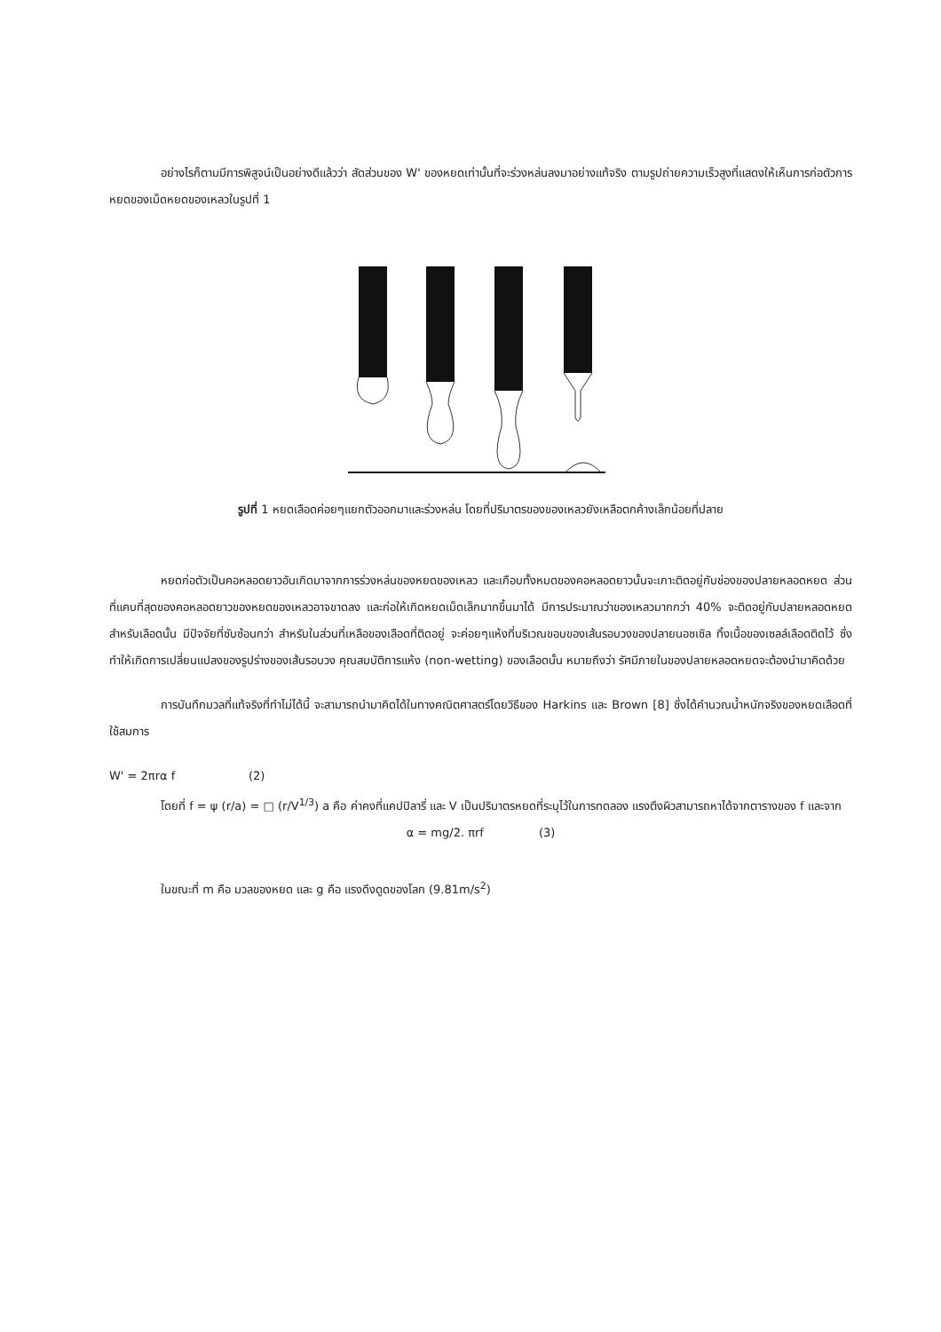อย่างไรก็ตามมีการพิสูจน์เป็นอย่างดีแล้วว่า สัดส่วนของ W' ของหยดเท่านั้นที่จะร่วงหล่นลงมาอย่างแท้จริง ตามรูปถ่ายความเร็วสูงที่แสดงให้เห็นการก่อตัวการหยดของเม็ดหยดของเหลวในรูปที่ 1
รูปที่ 1 หยดเลือดค่อยๆแยกตัวออกมาและร่วงหล่น โดยที่ปริมาตรของของเหลวยังเหลือตกค้างเล็กน้อยที่ปลาย
หยดก่อตัวเป็นคอหลอดยาวอันเกิดมาจากการร่วงหล่นของหยดของเหลว และเกือบทั้งหมดของคอหลอดยาวนั้นจะเกาะติดอยู่กับช่องของปลายหลอดหยด ส่วนที่แคบที่สุดของคอหลอดยาวของหยดของเหลวอาจขาดลง และก่อให้เกิดหยดเม็ดเล็กมากขึ้นมาได้ มีการประมาณว่าของเหลวมากกว่า 40% จะติดอยู่กับปลายหลอดหยด สำหรับเลือดนั้น มีปัจจัยที่ซับซ้อนกว่า สำหรับในส่วนที่เหลือของเลือดที่ติดอยู่ จะค่อยๆแห้งที่บริเวณขอบของเส้นรอบวงของปลายนอซเซิล ทิ้งเนื้อของเซลล์เลือดติดไว้ ซึ่งทำให้เกิดการเปลี่ยนแปลงของรูปร่างของเส้นรอบวง คุณสมบัติการแห้ง (non-wetting) ของเลือดนั้น หมายถึงว่า รัศมีภายในของปลายหลอดหยดจะต้องนำมาคิดด้วย
การบันทึกมวลที่แท้จริงที่ทำไม่ได้นี้ จะสามารถนำมาคิดได้ในทางคณิตศาสตร์โดยวิธีของ Harkins และ Brown [8] ซึ่งได้คำนวณน้ำหนักจริงของหยดเลือดที่ใช้สมการ
W' = 2πrα f (2)
โดยที่ f = ψ (r/a) = □ (r/V<sup>1/3</sup>) a คือ ค่าคงที่แคปปิลารี่ และ V เป็นปริมาตรหยดที่ระบุไว้ในการทดลอง แรงตึงผิวสามารถหาได้จากตารางของ f และจาก
α = mg/2. πrf (3)
ในขณะที่ m คือ มวลของหยด และ g คือ แรงดึงดูดของโลก (9.81m/s<sup>2</sup>)